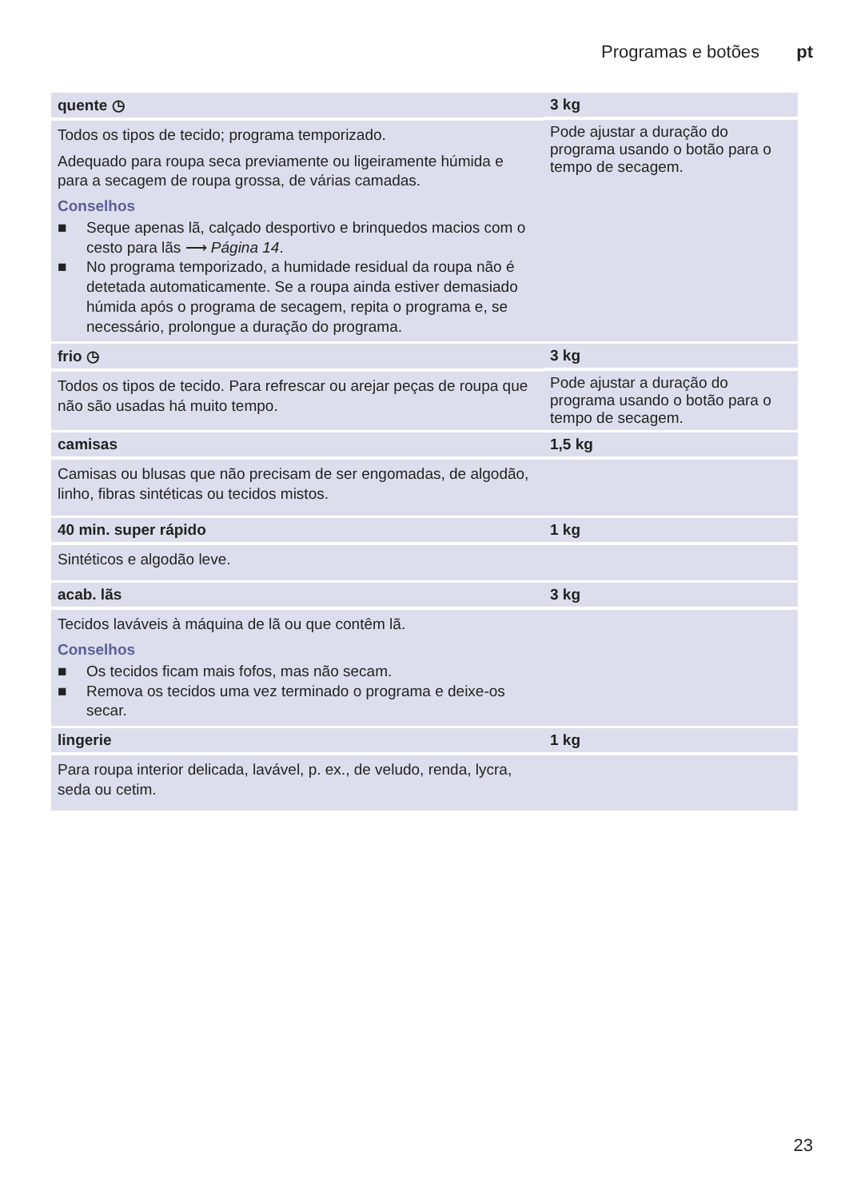Programas e botões pt
| quente ◷ Todos os tipos de tecido; programa temporizado. Adequado para roupa seca previamente ou ligeiramente húmida e para a secagem de roupa grossa, de várias camadas. Conselhos ■ Seque apenas lã, calçado desportivo e brinquedos macios com o cesto para lãs ⟶ Página 14 . ■ No programa temporizado, a humidade residual da roupa não é detetada automaticamente. Se a roupa ainda estiver demasiado húmida após o programa de secagem, repita o programa e, se necessário, prolongue a duração do programa. | 3 kg Pode ajustar a duração do programa usando o botão para o tempo de secagem. |
| frio ◷ Todos os tipos de tecido. Para refrescar ou arejar peças de roupa que não são usadas há muito tempo. | 3 kg Pode ajustar a duração do programa usando o botão para o tempo de secagem. |
| camisas Camisas ou blusas que não precisam de ser engomadas, de algodão, linho, fibras sintéticas ou tecidos mistos. | 1,5 kg |
| 40 min. super rápido Sintéticos e algodão leve. | 1 kg |
| acab. lãs Tecidos laváveis à máquina de lã ou que contêm lã. Conselhos ■ Os tecidos ficam mais fofos, mas não secam. ■ Remova os tecidos uma vez terminado o programa e deixe-os secar. | 3 kg |
| lingerie Para roupa interior delicada, lavável, p. ex., de veludo, renda, lycra, seda ou cetim. | 1 kg |
23